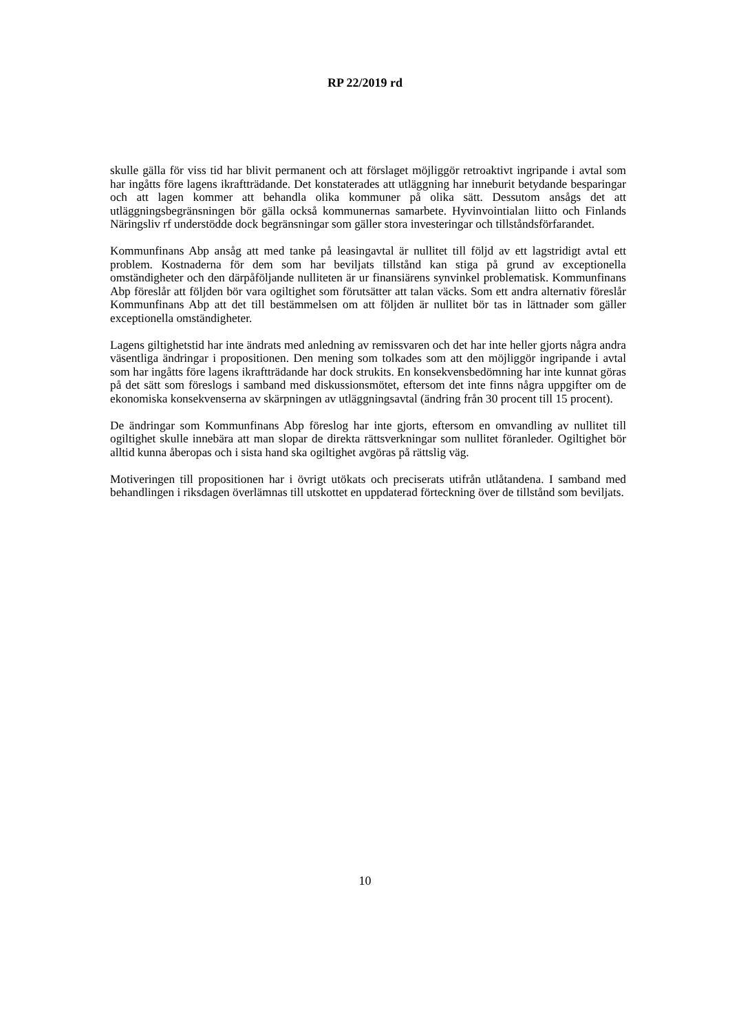RP 22/2019 rd
skulle gälla för viss tid har blivit permanent och att förslaget möjliggör retroaktivt ingripande i avtal som har ingåtts före lagens ikraftträdande. Det konstaterades att utläggning har inneburit betydande besparingar och att lagen kommer att behandla olika kommuner på olika sätt. Dessutom ansågs det att utläggningsbegränsningen bör gälla också kommunernas samarbete. Hyvinvointialan liitto och Finlands Näringsliv rf understödde dock begränsningar som gäller stora investeringar och tillståndsförfarandet.
Kommunfinans Abp ansåg att med tanke på leasingavtal är nullitet till följd av ett lagstridigt avtal ett problem. Kostnaderna för dem som har beviljats tillstånd kan stiga på grund av exceptionella omständigheter och den därpåföljande nulliteten är ur finansiärens synvinkel problematisk. Kommunfinans Abp föreslår att följden bör vara ogiltighet som förutsätter att talan väcks. Som ett andra alternativ föreslår Kommunfinans Abp att det till bestämmelsen om att följden är nullitet bör tas in lättnader som gäller exceptionella omständigheter.
Lagens giltighetstid har inte ändrats med anledning av remissvaren och det har inte heller gjorts några andra väsentliga ändringar i propositionen. Den mening som tolkades som att den möjliggör ingripande i avtal som har ingåtts före lagens ikraftträdande har dock strukits. En konsekvensbedömning har inte kunnat göras på det sätt som föreslogs i samband med diskussionsmötet, eftersom det inte finns några uppgifter om de ekonomiska konsekvenserna av skärpningen av utläggningsavtal (ändring från 30 procent till 15 procent).
De ändringar som Kommunfinans Abp föreslog har inte gjorts, eftersom en omvandling av nullitet till ogiltighet skulle innebära att man slopar de direkta rättsverkningar som nullitet föranleder. Ogiltighet bör alltid kunna åberopas och i sista hand ska ogiltighet avgöras på rättslig väg.
Motiveringen till propositionen har i övrigt utökats och preciserats utifrån utlåtandena. I samband med behandlingen i riksdagen överlämnas till utskottet en uppdaterad förteckning över de tillstånd som beviljats.
10